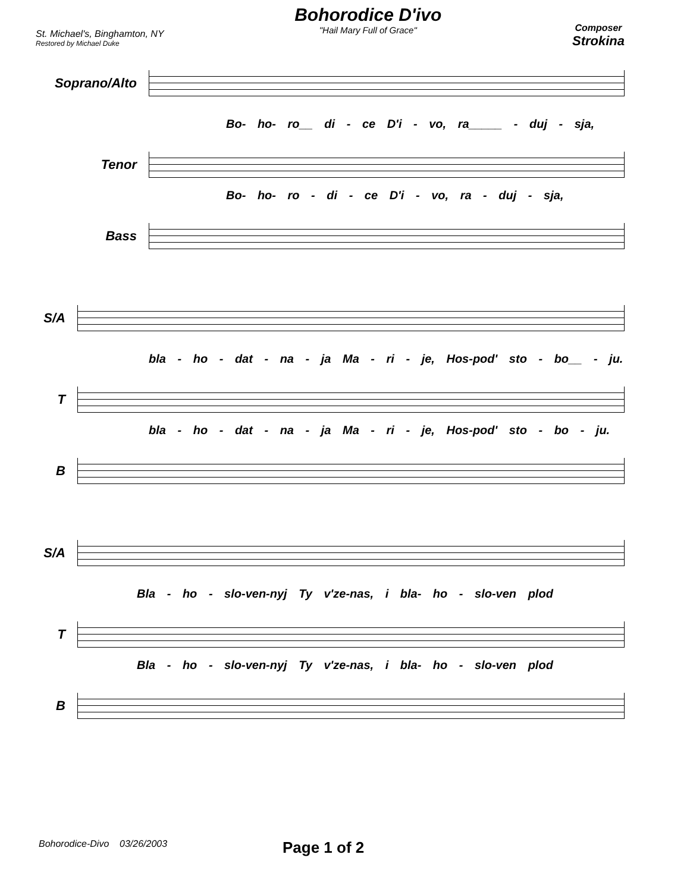St. Michael's, Binghamton, NY
Restored by Michael Duke
Bohorodice D'ivo
"Hail Mary Full of Grace"
Composer
Strokina
Soprano/Alto
Bo- ho- ro__ di - ce D'i - vo, ra_____ - duj - sja,
Tenor
Bo- ho- ro - di - ce D'i - vo, ra - duj - sja,
Bass
S/A
bla - ho - dat - na - ja Ma - ri - je, Hos-pod' sto - bo__ - ju.
T
bla - ho - dat - na - ja Ma - ri - je, Hos-pod' sto - bo - ju.
B
S/A
Bla - ho - slo-ven-nyj Ty v'ze-nas, i bla- ho - slo-ven plod
T
Bla - ho - slo-ven-nyj Ty v'ze-nas, i bla- ho - slo-ven plod
B
Bohorodice-Divo 03/26/2003 Page 1 of 2